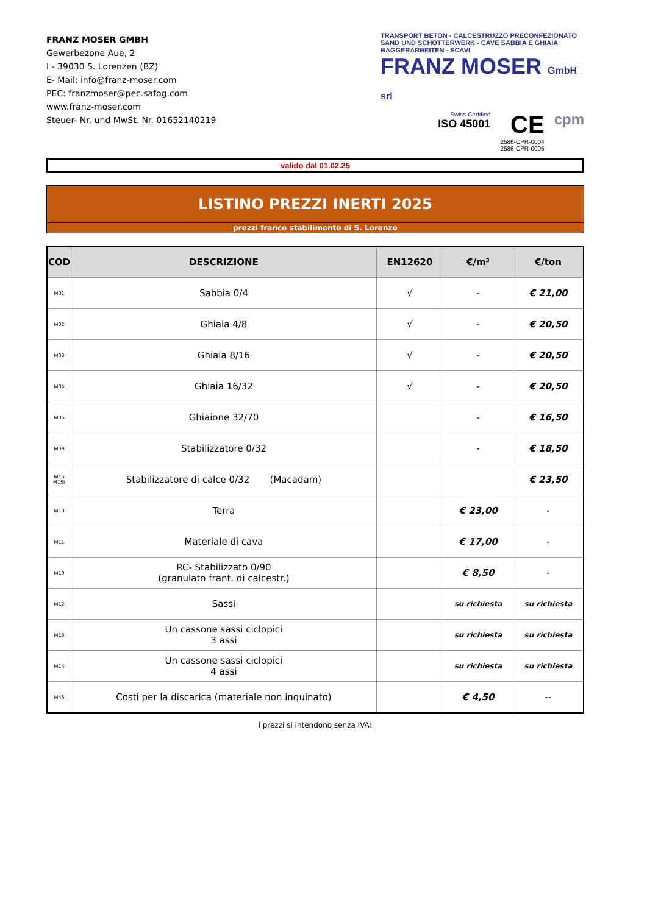FRANZ MOSER GMBH
Gewerbezone Aue, 2
I - 39030 S. Lorenzen (BZ)
E- Mail: info@franz-moser.com
PEC: franzmoser@pec.safog.com
www.franz-moser.com
Steuer- Nr. und MwSt. Nr. 01652140219
TRANSPORT BETON - CALCESTRUZZO PRECONFEZIONATO
SAND UND SCHOTTERWERK - CAVE SABBIA E GHIAIA
BAGGERARBEITEN - SCAVI
FRANZ MOSER GmbH srl
Swiss Certified
ISO 45001
CE
2586-CPR-0004
2586-CPR-0005
cpm
valido dal 01.02.25
LISTINO PREZZI INERTI 2025
prezzi franco stabilimento di S. Lorenzo
| COD | DESCRIZIONE | EN12620 | €/m³ | €/ton |
| --- | --- | --- | --- | --- |
| M01 | Sabbia 0/4 | √ | - | € 21,00 |
| M02 | Ghiaia 4/8 | √ | - | € 20,50 |
| M03 | Ghiaia 8/16 | √ | - | € 20,50 |
| M04 | Ghiaia 16/32 | √ | - | € 20,50 |
| M05 | Ghiaione 32/70 | | - | € 16,50 |
| M09 | Stabilizzatore 0/32 | | - | € 18,50 |
| M15 M15t | Stabilizzatore di calce 0/32 (Macadam) | | | € 23,50 |
| M10 | Terra | | € 23,00 | - |
| M11 | Materiale di cava | | € 17,00 | - |
| M19 | RC- Stabilizzato 0/90 (granulato frant. di calcestr.) | | € 8,50 | - |
| M12 | Sassi | | su richiesta | su richiesta |
| M13 | Un cassone sassi ciclopici 3 assi | | su richiesta | su richiesta |
| M14 | Un cassone sassi ciclopici 4 assi | | su richiesta | su richiesta |
| M46 | Costi per la discarica (materiale non inquinato) | | € 4,50 | -- |
I prezzi si intendono senza IVA!